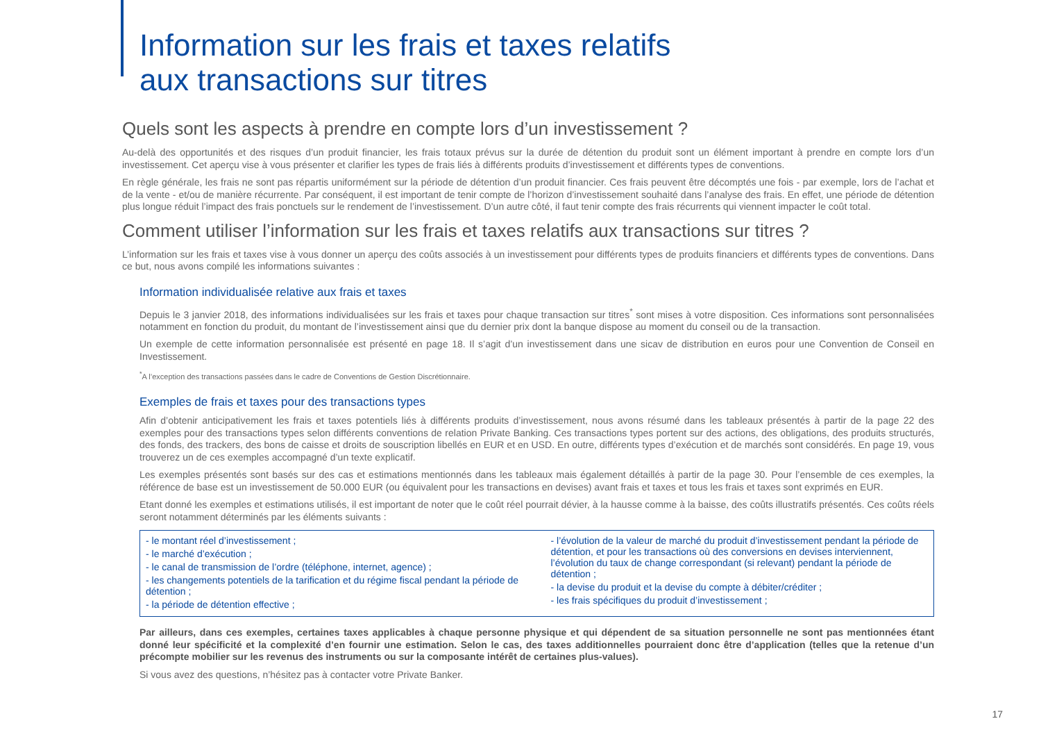Information sur les frais et taxes relatifs
aux transactions sur titres
Quels sont les aspects à prendre en compte lors d’un investissement ?
Au-delà des opportunités et des risques d’un produit financier, les frais totaux prévus sur la durée de détention du produit sont un élément important à prendre en compte lors d’un investissement. Cet aperçu vise à vous présenter et clarifier les types de frais liés à différents produits d’investissement et différents types de conventions.
En règle générale, les frais ne sont pas répartis uniformément sur la période de détention d’un produit financier. Ces frais peuvent être décomptés une fois - par exemple, lors de l’achat et de la vente - et/ou de manière récurrente. Par conséquent, il est important de tenir compte de l’horizon d’investissement souhaité dans l’analyse des frais. En effet, une période de détention plus longue réduit l’impact des frais ponctuels sur le rendement de l’investissement. D’un autre côté, il faut tenir compte des frais récurrents qui viennent impacter le coût total.
Comment utiliser l’information sur les frais et taxes relatifs aux transactions sur titres ?
L’information sur les frais et taxes vise à vous donner un aperçu des coûts associés à un investissement pour différents types de produits financiers et différents types de conventions. Dans ce but, nous avons compilé les informations suivantes :
Information individualisée relative aux frais et taxes
Depuis le 3 janvier 2018, des informations individualisées sur les frais et taxes pour chaque transaction sur titres<sup>*</sup> sont mises à votre disposition. Ces informations sont personnalisées notamment en fonction du produit, du montant de l’investissement ainsi que du dernier prix dont la banque dispose au moment du conseil ou de la transaction.
Un exemple de cette information personnalisée est présenté en page 18. Il s’agit d’un investissement dans une sicav de distribution en euros pour une Convention de Conseil en Investissement.
<sup>*</sup> A l’exception des transactions passées dans le cadre de Conventions de Gestion Discrétionnaire.
Exemples de frais et taxes pour des transactions types
Afin d’obtenir anticipativement les frais et taxes potentiels liés à différents produits d’investissement, nous avons résumé dans les tableaux présentés à partir de la page 22 des exemples pour des transactions types selon différents conventions de relation Private Banking. Ces transactions types portent sur des actions, des obligations, des produits structurés, des fonds, des trackers, des bons de caisse et droits de souscription libellés en EUR et en USD. En outre, différents types d’exécution et de marchés sont considérés. En page 19, vous trouverez un de ces exemples accompagné d’un texte explicatif.
Les exemples présentés sont basés sur des cas et estimations mentionnés dans les tableaux mais également détaillés à partir de la page 30. Pour l’ensemble de ces exemples, la référence de base est un investissement de 50.000 EUR (ou équivalent pour les transactions en devises) avant frais et taxes et tous les frais et taxes sont exprimés en EUR.
Etant donné les exemples et estimations utilisés, il est important de noter que le coût réel pourrait dévier, à la hausse comme à la baisse, des coûts illustratifs présentés. Ces coûts réels seront notamment déterminés par les éléments suivants :
- le montant réel d’investissement ;
- le marché d’exécution ;
- le canal de transmission de l’ordre (téléphone, internet, agence) ;
- les changements potentiels de la tarification et du régime fiscal pendant la période de détention ;
- la période de détention effective ;
- l’évolution de la valeur de marché du produit d’investissement pendant la période de détention, et pour les transactions où des conversions en devises interviennent, l’évolution du taux de change correspondant (si relevant) pendant la période de détention ;
- la devise du produit et la devise du compte à débiter/créditer ;
- les frais spécifiques du produit d’investissement ;
Par ailleurs, dans ces exemples, certaines taxes applicables à chaque personne physique et qui dépendent de sa situation personnelle ne sont pas mentionnées étant donné leur spécificité et la complexité d’en fournir une estimation. Selon le cas, des taxes additionnelles pourraient donc être d’application (telles que la retenue d’un précompte mobilier sur les revenus des instruments ou sur la composante intérêt de certaines plus-values).
Si vous avez des questions, n’hésitez pas à contacter votre Private Banker.
17